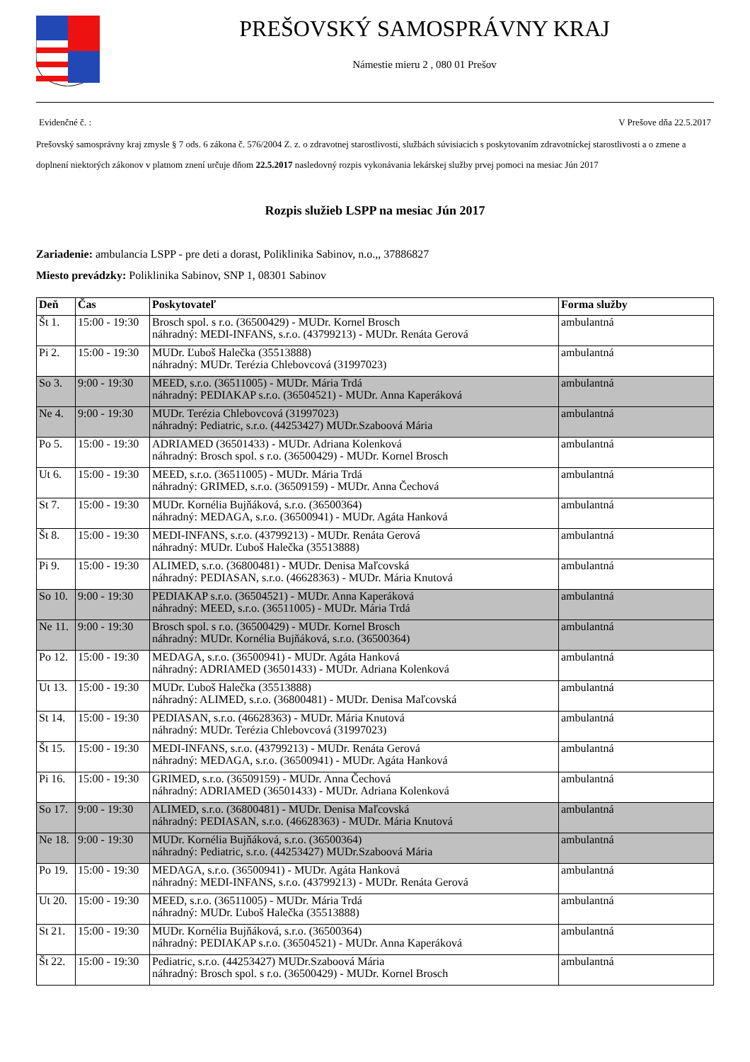PREŠOVSKÝ SAMOSPRÁVNY KRAJ
Námestie mieru 2 , 080 01 Prešov
Evidenčné č. : V Prešove dňa 22.5.2017
Prešovský samosprávny kraj zmysle § 7 ods. 6 zákona č. 576/2004 Z. z. o zdravotnej starostlivosti, službách súvisiacich s poskytovaním zdravotníckej starostlivosti a o zmene a doplnení niektorých zákonov v platnom znení určuje dňom 22.5.2017 nasledovný rozpis vykonávania lekárskej služby prvej pomoci na mesiac Jún 2017
Rozpis služieb LSPP na mesiac Jún 2017
Zariadenie: ambulancia LSPP - pre deti a dorast, Poliklinika Sabinov, n.o.,, 37886827
Miesto prevádzky: Poliklinika Sabinov, SNP 1, 08301 Sabinov
| Deň | Čas | Poskytovateľ | Forma služby |
| --- | --- | --- | --- |
| Št 1. | 15:00 - 19:30 | Brosch spol. s r.o. (36500429) - MUDr. Kornel Brosch náhradný: MEDI-INFANS, s.r.o. (43799213) - MUDr. Renáta Gerová | ambulantná |
| Pi 2. | 15:00 - 19:30 | MUDr. Ľuboš Halečka (35513888) náhradný: MUDr. Terézia Chlebovcová (31997023) | ambulantná |
| So 3. | 9:00 - 19:30 | MEED, s.r.o. (36511005) - MUDr. Mária Trdá náhradný: PEDIAKAP s.r.o. (36504521) - MUDr. Anna Kaperáková | ambulantná |
| Ne 4. | 9:00 - 19:30 | MUDr. Terézia Chlebovcová (31997023) náhradný: Pediatric, s.r.o. (44253427) MUDr.Szaboová Mária | ambulantná |
| Po 5. | 15:00 - 19:30 | ADRIAMED (36501433) - MUDr. Adriana Kolenková náhradný: Brosch spol. s r.o. (36500429) - MUDr. Kornel Brosch | ambulantná |
| Ut 6. | 15:00 - 19:30 | MEED, s.r.o. (36511005) - MUDr. Mária Trdá náhradný: GRIMED, s.r.o. (36509159) - MUDr. Anna Čechová | ambulantná |
| St 7. | 15:00 - 19:30 | MUDr. Kornélia Bujňáková, s.r.o. (36500364) náhradný: MEDAGA, s.r.o. (36500941) - MUDr. Agáta Hanková | ambulantná |
| Št 8. | 15:00 - 19:30 | MEDI-INFANS, s.r.o. (43799213) - MUDr. Renáta Gerová náhradný: MUDr. Ľuboš Halečka (35513888) | ambulantná |
| Pi 9. | 15:00 - 19:30 | ALIMED, s.r.o. (36800481) - MUDr. Denisa Maľcovská náhradný: PEDIASAN, s.r.o. (46628363) - MUDr. Mária Knutová | ambulantná |
| So 10. | 9:00 - 19:30 | PEDIAKAP s.r.o. (36504521) - MUDr. Anna Kaperáková náhradný: MEED, s.r.o. (36511005) - MUDr. Mária Trdá | ambulantná |
| Ne 11. | 9:00 - 19:30 | Brosch spol. s r.o. (36500429) - MUDr. Kornel Brosch náhradný: MUDr. Kornélia Bujňáková, s.r.o. (36500364) | ambulantná |
| Po 12. | 15:00 - 19:30 | MEDAGA, s.r.o. (36500941) - MUDr. Agáta Hanková náhradný: ADRIAMED (36501433) - MUDr. Adriana Kolenková | ambulantná |
| Ut 13. | 15:00 - 19:30 | MUDr. Ľuboš Halečka (35513888) náhradný: ALIMED, s.r.o. (36800481) - MUDr. Denisa Maľcovská | ambulantná |
| St 14. | 15:00 - 19:30 | PEDIASAN, s.r.o. (46628363) - MUDr. Mária Knutová náhradný: MUDr. Terézia Chlebovcová (31997023) | ambulantná |
| Št 15. | 15:00 - 19:30 | MEDI-INFANS, s.r.o. (43799213) - MUDr. Renáta Gerová náhradný: MEDAGA, s.r.o. (36500941) - MUDr. Agáta Hanková | ambulantná |
| Pi 16. | 15:00 - 19:30 | GRIMED, s.r.o. (36509159) - MUDr. Anna Čechová náhradný: ADRIAMED (36501433) - MUDr. Adriana Kolenková | ambulantná |
| So 17. | 9:00 - 19:30 | ALIMED, s.r.o. (36800481) - MUDr. Denisa Maľcovská náhradný: PEDIASAN, s.r.o. (46628363) - MUDr. Mária Knutová | ambulantná |
| Ne 18. | 9:00 - 19:30 | MUDr. Kornélia Bujňáková, s.r.o. (36500364) náhradný: Pediatric, s.r.o. (44253427) MUDr.Szaboová Mária | ambulantná |
| Po 19. | 15:00 - 19:30 | MEDAGA, s.r.o. (36500941) - MUDr. Agáta Hanková náhradný: MEDI-INFANS, s.r.o. (43799213) - MUDr. Renáta Gerová | ambulantná |
| Ut 20. | 15:00 - 19:30 | MEED, s.r.o. (36511005) - MUDr. Mária Trdá náhradný: MUDr. Ľuboš Halečka (35513888) | ambulantná |
| St 21. | 15:00 - 19:30 | MUDr. Kornélia Bujňáková, s.r.o. (36500364) náhradný: PEDIAKAP s.r.o. (36504521) - MUDr. Anna Kaperáková | ambulantná |
| Št 22. | 15:00 - 19:30 | Pediatric, s.r.o. (44253427) MUDr.Szaboová Mária náhradný: Brosch spol. s r.o. (36500429) - MUDr. Kornel Brosch | ambulantná |